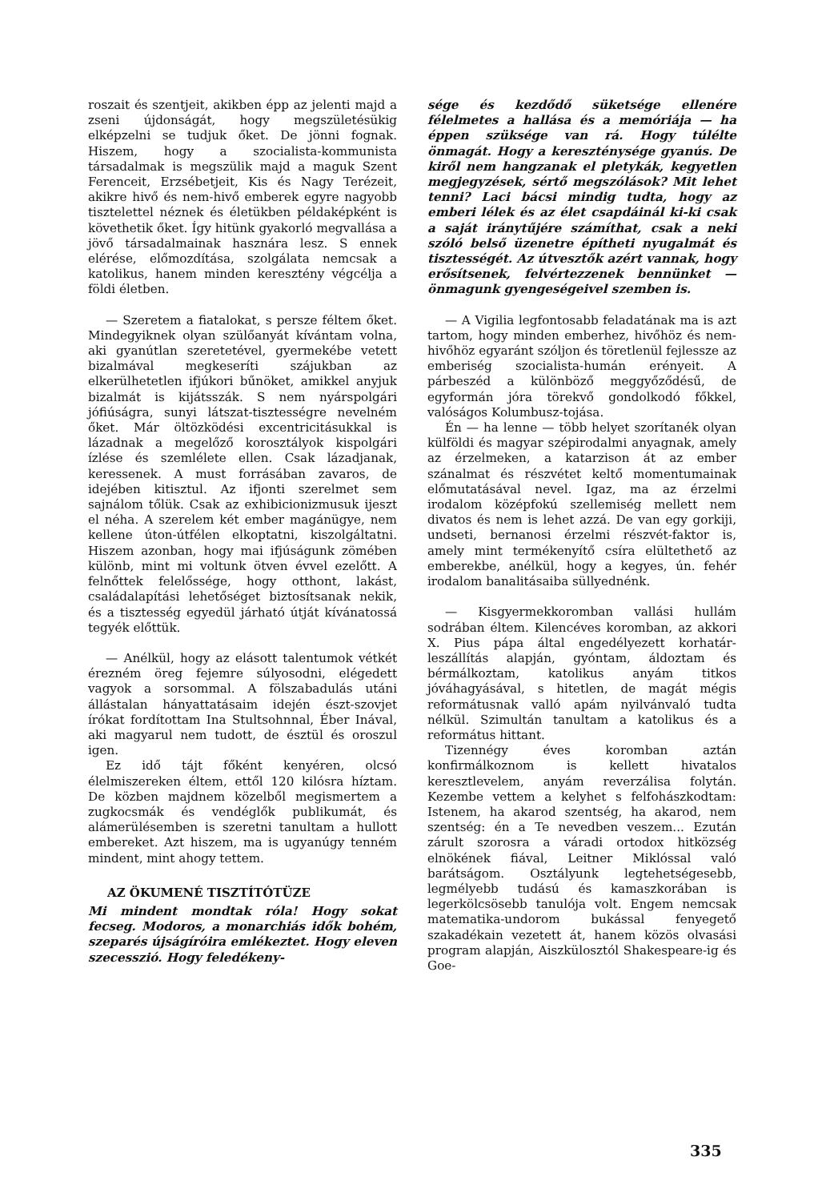roszait és szentjeit, akikben épp az jelenti majd a zseni újdonságát, hogy megszületésükig elképzelni se tudjuk őket. De jönni fognak. Hiszem, hogy a szocialista-kommunista társadalmak is megszülik majd a maguk Szent Ferenceit, Erzsébetjeit, Kis és Nagy Terézeit, akikre hivő és nem-hivő emberek egyre nagyobb tisztelettel néznek és életükben példaképként is követhetik őket. Így hitünk gyakorló megvallása a jövő társadalmainak hasznára lesz. S ennek elérése, előmozdítása, szolgálata nemcsak a katolikus, hanem minden keresztény végcélja a földi életben.
— Szeretem a fiatalokat, s persze féltem őket. Mindegyiknek olyan szülőanyát kívántam volna, aki gyanútlan szeretetével, gyermekébe vetett bizalmával megkeseríti szájukban az elkerülhetetlen ifjúkori bűnöket, amikkel anyjuk bizalmát is kijátsszák. S nem nyárspolgári jófiúságra, sunyi látszat-tisztességre nevelném őket. Már öltözködési excentricitásukkal is lázadnak a megelőző korosztályok kispolgári ízlése és szemlélete ellen. Csak lázadjanak, keressenek. A must forrásában zavaros, de idejében kitisztul. Az ifjonti szerelmet sem sajnálom tőlük. Csak az exhibicionizmusuk ijeszt el néha. A szerelem két ember magánügye, nem kellene úton-útfélen elkoptatni, kiszolgáltatni. Hiszem azonban, hogy mai ifjúságunk zömében különb, mint mi voltunk ötven évvel ezelőtt. A felnőttek felelőssége, hogy otthont, lakást, családalapítási lehetőséget biztosítsanak nekik, és a tisztesség egyedül járható útját kívánatossá tegyék előttük.
— Anélkül, hogy az elásott talentumok vétkét érezném öreg fejemre súlyosodni, elégedett vagyok a sorsommal. A fölszabadulás utáni állástalan hányattatásaim idején észt-szovjet írókat fordítottam Ina Stultsohnnal, Éber Inával, aki magyarul nem tudott, de észtül és oroszul igen.
Ez idő tájt főként kenyéren, olcsó élelmiszereken éltem, ettől 120 kilósra híztam. De közben majdnem közelből megismertem a zugkocsmák és vendéglők publikumát, és alámerülésemben is szeretni tanultam a hullott embereket. Azt hiszem, ma is ugyanúgy tenném mindent, mint ahogy tettem.
AZ ÖKUMENÉ TISZTÍTÓTÜZE
Mi mindent mondtak róla! Hogy sokat fecseg. Modoros, a monarchiás idők bohém, szeparés újságíróira emlékeztet. Hogy eleven szecesszió. Hogy feledékeny-
sége és kezdődő süketsége ellenére félelmetes a hallása és a memóriája — ha éppen szüksége van rá. Hogy túlélte önmagát. Hogy a kereszténysége gyanús. De kiről nem hangzanak el pletykák, kegyetlen megjegyzések, sértő megszólások? Mit lehet tenni? Laci bácsi mindig tudta, hogy az emberi lélek és az élet csapdáinál ki-ki csak a saját iránytűjére számíthat, csak a neki szóló belső üzenetre építheti nyugalmát és tisztességét. Az útvesztők azért vannak, hogy erősítsenek, felvértezzenek bennünket — önmagunk gyengeségeivel szemben is.
— A Vigilia legfontosabb feladatának ma is azt tartom, hogy minden emberhez, hivőhöz és nem-hivőhöz egyaránt szóljon és töretlenül fejlessze az emberiség szocialista-humán erényeit. A párbeszéd a különböző meggyőződésű, de egyformán jóra törekvő gondolkodó főkkel, valóságos Kolumbusz-tojása.
Én — ha lenne — több helyet szorítanék olyan külföldi és magyar szépirodalmi anyagnak, amely az érzelmeken, a katarzison át az ember szánalmat és részvétet keltő momentumainak előmutatásával nevel. Igaz, ma az érzelmi irodalom középfokú szellemiség mellett nem divatos és nem is lehet azzá. De van egy gorkiji, undseti, bernanosi érzelmi részvét-faktor is, amely mint termékenyítő csíra elültethető az emberekbe, anélkül, hogy a kegyes, ún. fehér irodalom banalitásaiba süllyednénk.
— Kisgyermekkoromban vallási hullám sodrában éltem. Kilencéves koromban, az akkori X. Pius pápa által engedélyezett korhatár-leszállítás alapján, gyóntam, áldoztam és bérmálkoztam, katolikus anyám titkos jóváhagyásával, s hitetlen, de magát mégis reformátusnak valló apám nyilvánvaló tudta nélkül. Szimultán tanultam a katolikus és a református hittant.
Tizennégy éves koromban aztán konfirmálkoznom is kellett hivatalos keresztlevelem, anyám reverzálisa folytán. Kezembe vettem a kelyhet s felfohászkodtam: Istenem, ha akarod szentség, ha akarod, nem szentség: én a Te nevedben veszem... Ezután zárult szorosra a váradi ortodox hitközség elnökének fiával, Leitner Miklóssal való barátságom. Osztályunk legtehetségesebb, legmélyebb tudású és kamaszkorában is legerkölcsösebb tanulója volt. Engem nemcsak matematika-undorom bukással fenyegető szakadékain vezetett át, hanem közös olvasási program alapján, Aiszkülosztól Shakespeare-ig és Goe-
335